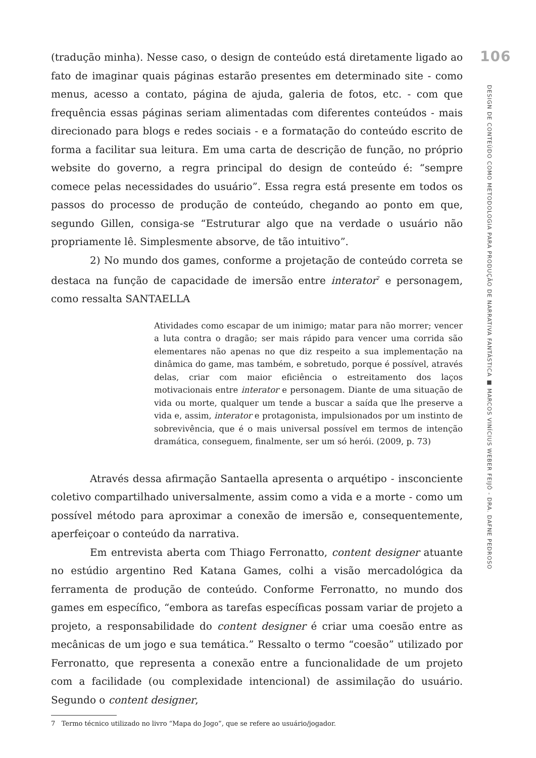(tradução minha). Nesse caso, o design de conteúdo está diretamente ligado ao fato de imaginar quais páginas estarão presentes em determinado site - como menus, acesso a contato, página de ajuda, galeria de fotos, etc. - com que frequência essas páginas seriam alimentadas com diferentes conteúdos - mais direcionado para blogs e redes sociais - e a formatação do conteúdo escrito de forma a facilitar sua leitura. Em uma carta de descrição de função, no próprio website do governo, a regra principal do design de conteúdo é: “sempre comece pelas necessidades do usuário”. Essa regra está presente em todos os passos do processo de produção de conteúdo, chegando ao ponto em que, segundo Gillen, consiga-se “Estruturar algo que na verdade o usuário não propriamente lê. Simplesmente absorve, de tão intuitivo”.
2) No mundo dos games, conforme a projetação de conteúdo correta se destaca na função de capacidade de imersão entre interator<sup>7</sup> e personagem, como ressalta SANTAELLA
Atividades como escapar de um inimigo; matar para não morrer; vencer a luta contra o dragão; ser mais rápido para vencer uma corrida são elementares não apenas no que diz respeito a sua implementação na dinâmica do game, mas também, e sobretudo, porque é possível, através delas, criar com maior eficiência o estreitamento dos laços motivacionais entre interator e personagem. Diante de uma situação de vida ou morte, qualquer um tende a buscar a saída que lhe preserve a vida e, assim, interator e protagonista, impulsionados por um instinto de sobrevivência, que é o mais universal possível em termos de intenção dramática, conseguem, finalmente, ser um só herói. (2009, p. 73)
Através dessa afirmação Santaella apresenta o arquétipo - insconciente coletivo compartilhado universalmente, assim como a vida e a morte - como um possível método para aproximar a conexão de imersão e, consequentemente, aperfeiçoar o conteúdo da narrativa.
Em entrevista aberta com Thiago Ferronatto, content designer atuante no estúdio argentino Red Katana Games, colhi a visão mercadológica da ferramenta de produção de conteúdo. Conforme Ferronatto, no mundo dos games em específico, “embora as tarefas específicas possam variar de projeto a projeto, a responsabilidade do content designer é criar uma coesão entre as mecânicas de um jogo e sua temática.” Ressalto o termo “coesão” utilizado por Ferronatto, que representa a conexão entre a funcionalidade de um projeto com a facilidade (ou complexidade intencional) de assimilação do usuário. Segundo o content designer,
7 Termo técnico utilizado no livro “Mapa do Jogo”, que se refere ao usuário/jogador.
106
DESIGN DE CONTEÚDO COMO METODOLOGIA PARA PRODUÇÃO DE NARRATIVA FANTÁSTICA ■ MARCOS VINÍCIUS WEBER FEIJÓ - DRA. DAFNE PEDROSO